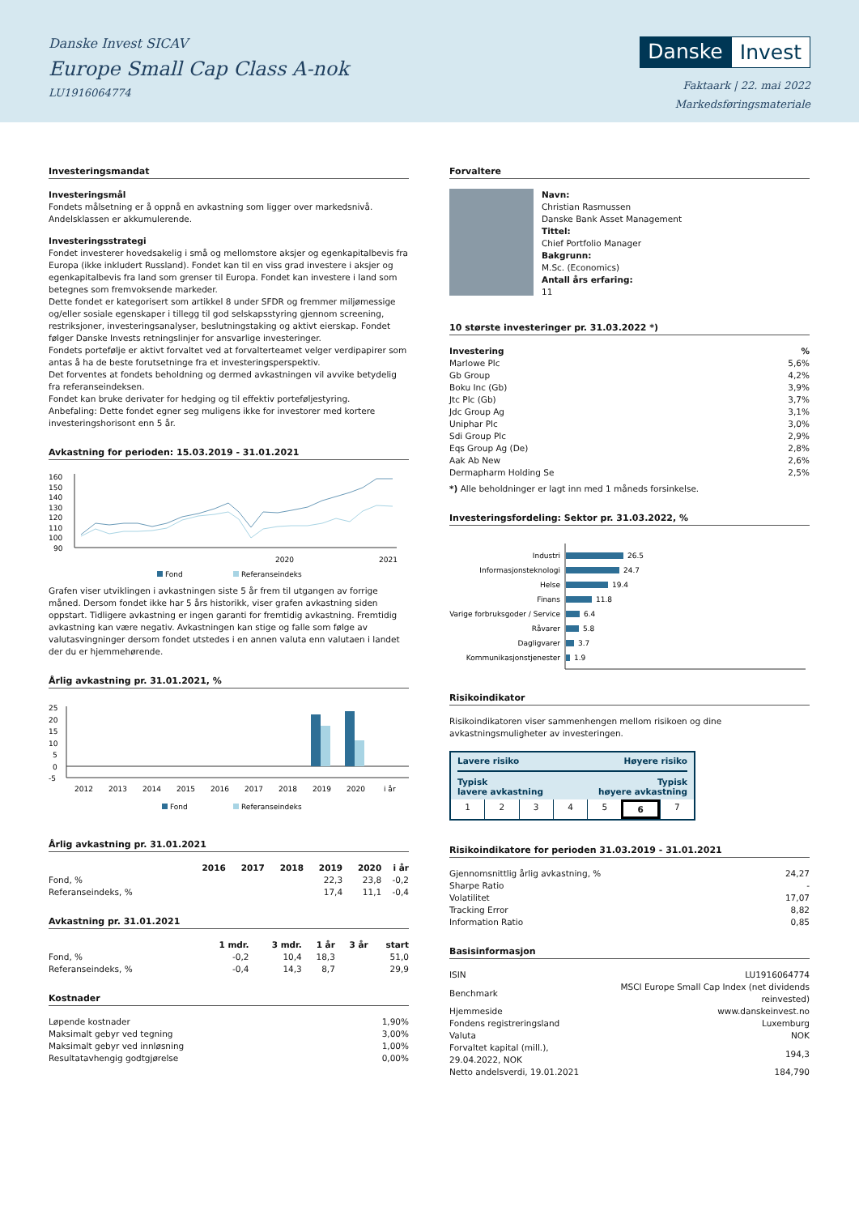Danske Invest SICAV
Europe Small Cap Class A-nok
LU1916064774
Danske Invest
Faktaark | 22. mai 2022
Markedsføringsmateriale
Investeringsmandat
Investeringsmål
Fondets målsetning er å oppnå en avkastning som ligger over markedsnivå. Andelsklassen er akkumulerende.
Investeringsstrategi
Fondet investerer hovedsakelig i små og mellomstore aksjer og egenkapitalbevis fra Europa (ikke inkludert Russland). Fondet kan til en viss grad investere i aksjer og egenkapitalbevis fra land som grenser til Europa. Fondet kan investere i land som betegnes som fremvoksende markeder.
Dette fondet er kategorisert som artikkel 8 under SFDR og fremmer miljømessige og/eller sosiale egenskaper i tillegg til god selskapsstyring gjennom screening, restriksjoner, investeringsanalyser, beslutningstaking og aktivt eierskap. Fondet følger Danske Invests retningslinjer for ansvarlige investeringer.
Fondets portefølje er aktivt forvaltet ved at forvalterteamet velger verdipapirer som antas å ha de beste forutsetninge fra et investeringsperspektiv.
Det forventes at fondets beholdning og dermed avkastningen vil avvike betydelig fra referanseindeksen.
Fondet kan bruke derivater for hedging og til effektiv porteføljestyring.
Anbefaling: Dette fondet egner seg muligens ikke for investorer med kortere investeringshorisont enn 5 år.
Avkastning for perioden: 15.03.2019 - 31.01.2021
160
150
140
130
120
110
100
90
2020
2021
Fond
Referanseindeks
Grafen viser utviklingen i avkastningen siste 5 år frem til utgangen av forrige måned. Dersom fondet ikke har 5 års historikk, viser grafen avkastning siden oppstart. Tidligere avkastning er ingen garanti for fremtidig avkastning. Fremtidig avkastning kan være negativ. Avkastningen kan stige og falle som følge av valutasvingninger dersom fondet utstedes i en annen valuta enn valutaen i landet der du er hjemmehørende.
Årlig avkastning pr. 31.01.2021, %
25
20
15
10
5
0
-5
2012
2013
2014
2015
2016
2017
2018
2019
2020
i år
Fond
Referanseindeks
Årlig avkastning pr. 31.01.2021
| | 2016 | 2017 | 2018 | 2019 | 2020 | i år |
| --- | --- | --- | --- | --- | --- | --- |
| Fond, % | | | | 22,3 | 23,8 | -0,2 |
| Referanseindeks, % | | | | 17,4 | 11,1 | -0,4 |
Avkastning pr. 31.01.2021
| | 1 mdr. | 3 mdr. | 1 år | 3 år | start |
| --- | --- | --- | --- | --- | --- |
| Fond, % | -0,2 | 10,4 | 18,3 | | 51,0 |
| Referanseindeks, % | -0,4 | 14,3 | 8,7 | | 29,9 |
Kostnader
| Løpende kostnader | 1,90% |
| Maksimalt gebyr ved tegning | 3,00% |
| Maksimalt gebyr ved innløsning | 1,00% |
| Resultatavhengig godtgjørelse | 0,00% |
Forvaltere
Navn:
Christian Rasmussen
Danske Bank Asset Management
Tittel:
Chief Portfolio Manager
Bakgrunn:
M.Sc. (Economics)
Antall års erfaring:
11
10 største investeringer pr. 31.03.2022 *)
| Investering | % |
| --- | --- |
| Marlowe Plc | 5,6% |
| Gb Group | 4,2% |
| Boku Inc (Gb) | 3,9% |
| Jtc Plc (Gb) | 3,7% |
| Jdc Group Ag | 3,1% |
| Uniphar Plc | 3,0% |
| Sdi Group Plc | 2,9% |
| Eqs Group Ag (De) | 2,8% |
| Aak Ab New | 2,6% |
| Dermapharm Holding Se | 2,5% |
*) Alle beholdninger er lagt inn med 1 måneds forsinkelse.
Investeringsfordeling: Sektor pr. 31.03.2022, %
Industri
Informasjonsteknologi
Helse
Finans
Varige forbruksgoder / Service
Råvarer
Dagligvarer
Kommunikasjonstjenester
26.5
24.7
19.4
11.8
6.4
5.8
3.7
1.9
Risikoindikator
Risikoindikatoren viser sammenhengen mellom risikoen og dine avkastningsmuligheter av investeringen.
Lavere risiko Høyere risiko
Typisk
lavere avkastning Typisk
høyere avkastning
1 2 3 4 5 6 7
Risikoindikatore for perioden 31.03.2019 - 31.01.2021
| Gjennomsnittlig årlig avkastning, % | 24,27 |
| Sharpe Ratio | - |
| Volatilitet | 17,07 |
| Tracking Error | 8,82 |
| Information Ratio | 0,85 |
Basisinformasjon
| ISIN | LU1916064774 |
| Benchmark | MSCI Europe Small Cap Index (net dividends reinvested) |
| Hjemmeside | www.danskeinvest.no |
| Fondens registreringsland | Luxemburg |
| Valuta | NOK |
| Forvaltet kapital (mill.), 29.04.2022, NOK | 194,3 |
| Netto andelsverdi, 19.01.2021 | 184,790 |